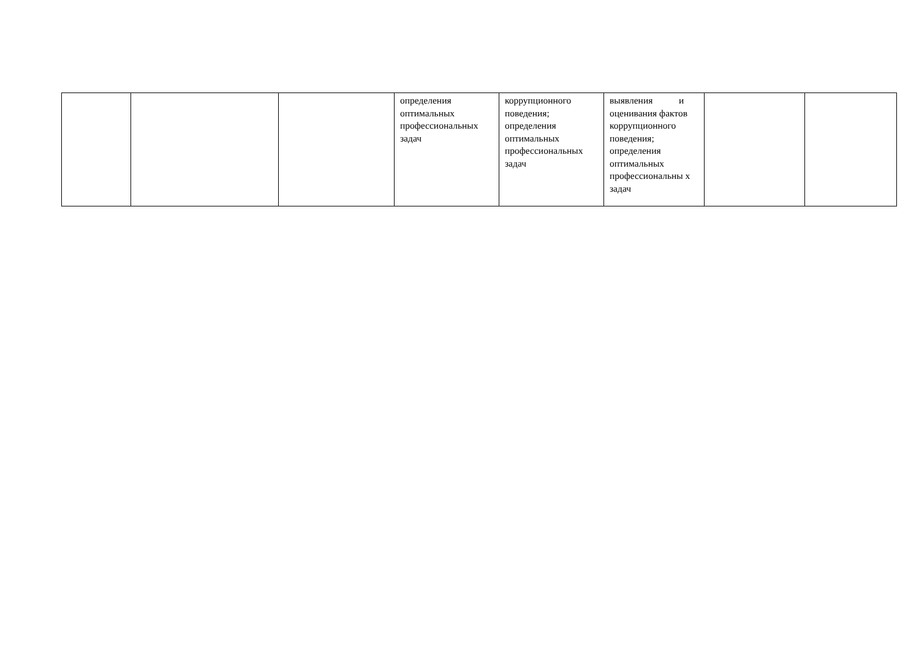| | | | определения оптимальных профессиональных задач | коррупционного поведения; определения оптимальных профессиональных задач | выявления и оценивания фактов коррупционного поведения; определения оптимальных профессиональны х задач | | |